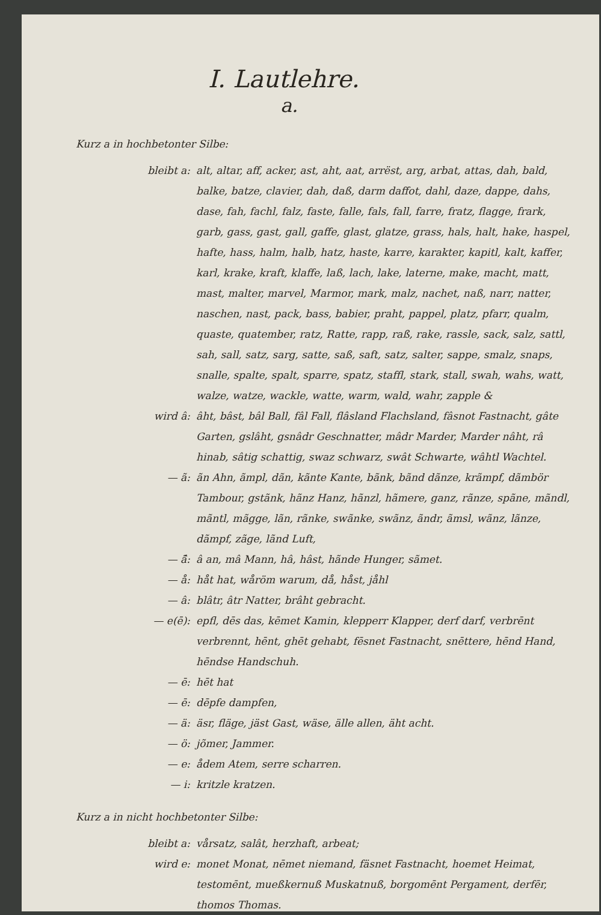I. Lautlehre.
a.
Kurz a in hochbetonter Silbe:
bleibt a: alt, altar, aff, acker, ast, aht, aat, arrëst, arg, arbat, attas, dah, bald, balke, batze, clavier, dah, daß, darm daffot, dahl, daze, dappe, dahs, dase, fah, fachl, falz, faste, falle, fals, fall, farre, fratz, flagge, frark, garb, gass, gast, gall, gaffe, glast, glatze, grass, hals, halt, hake, haspel, hafte, hass, halm, halb, hatz, haste, karre, karakter, kapitl, kalt, kaffer, karl, krake, kraft, klaffe, laß, lach, lake, laterne, make, macht, matt, mast, malter, marvel, Marmor, mark, malz, nachet, naß, narr, natter, naschen, nast, pack, bass, babier, praht, pappel, platz, pfarr, qualm, quaste, quatember, ratz, Ratte, rapp, raß, rake, rassle, sack, salz, sattl, sah, sall, satz, sarg, satte, saß, saft, satz, salter, sappe, smalz, snaps, snalle, spalte, spalt, sparre, spatz, staffl, stark, stall, swah, wahs, watt, walze, watze, wackle, watte, warm, wald, wahr, zapple &
wird â: âht, bâst, bâl Ball, fâl Fall, flâsland Flachsland, fâsnot Fastnacht, gâte Garten, gslâht, gsnâdr Geschnatter, mâdr Marder, Marder nâht, râ hinab, sâtig schattig, swaz schwarz, swât Schwarte, wâhtl Wachtel.
— ã: ãn Ahn, ãmpl, dãn, kãnte Kante, bãnk, bãnd dãnze, krãmpf, dãmbör Tambour, gstãnk, hãnz Hanz, hãnzl, hãmere, ganz, rãnze, spãne, mãndl, mãntl, mãgge, lãn, rãnke, swãnke, swãnz, ãndr, ãmsl, wãnz, lãnze, dãmpf, zãge, lãnd Luft,
— ã̂: â an, mâ Mann, hâ, hâst, hãnde Hunger, sãmet.
— å: håt hat, wåröm warum, då, håst, jåhl
— â: blâtr, âtr Natter, brâht gebracht.
— e(ē): epfl, dēs das, kēmet Kamin, klepperr Klapper, derf darf, verbrēnt verbrennt, hēnt, ghēt gehabt, fēsnet Fastnacht, snēttere, hēnd Hand, hēndse Handschuh.
— ē: hēt hat
— ē: dēpfe dampfen,
— ä: äsr, fläge, jäst Gast, wäse, älle allen, äht acht.
— ö: jõmer, Jammer.
— e: ådem Atem, serre scharren.
— i: kritzle kratzen.
Kurz a in nicht hochbetonter Silbe:
bleibt a: vårsatz, salât, herzhaft, arbeat;
wird e: monet Monat, nēmet niemand, fäsnet Fastnacht, hoemet Heimat, testomēnt, mueßkernuß Muskatnuß, borgomēnt Pergament, derfēr, thomos Thomas.